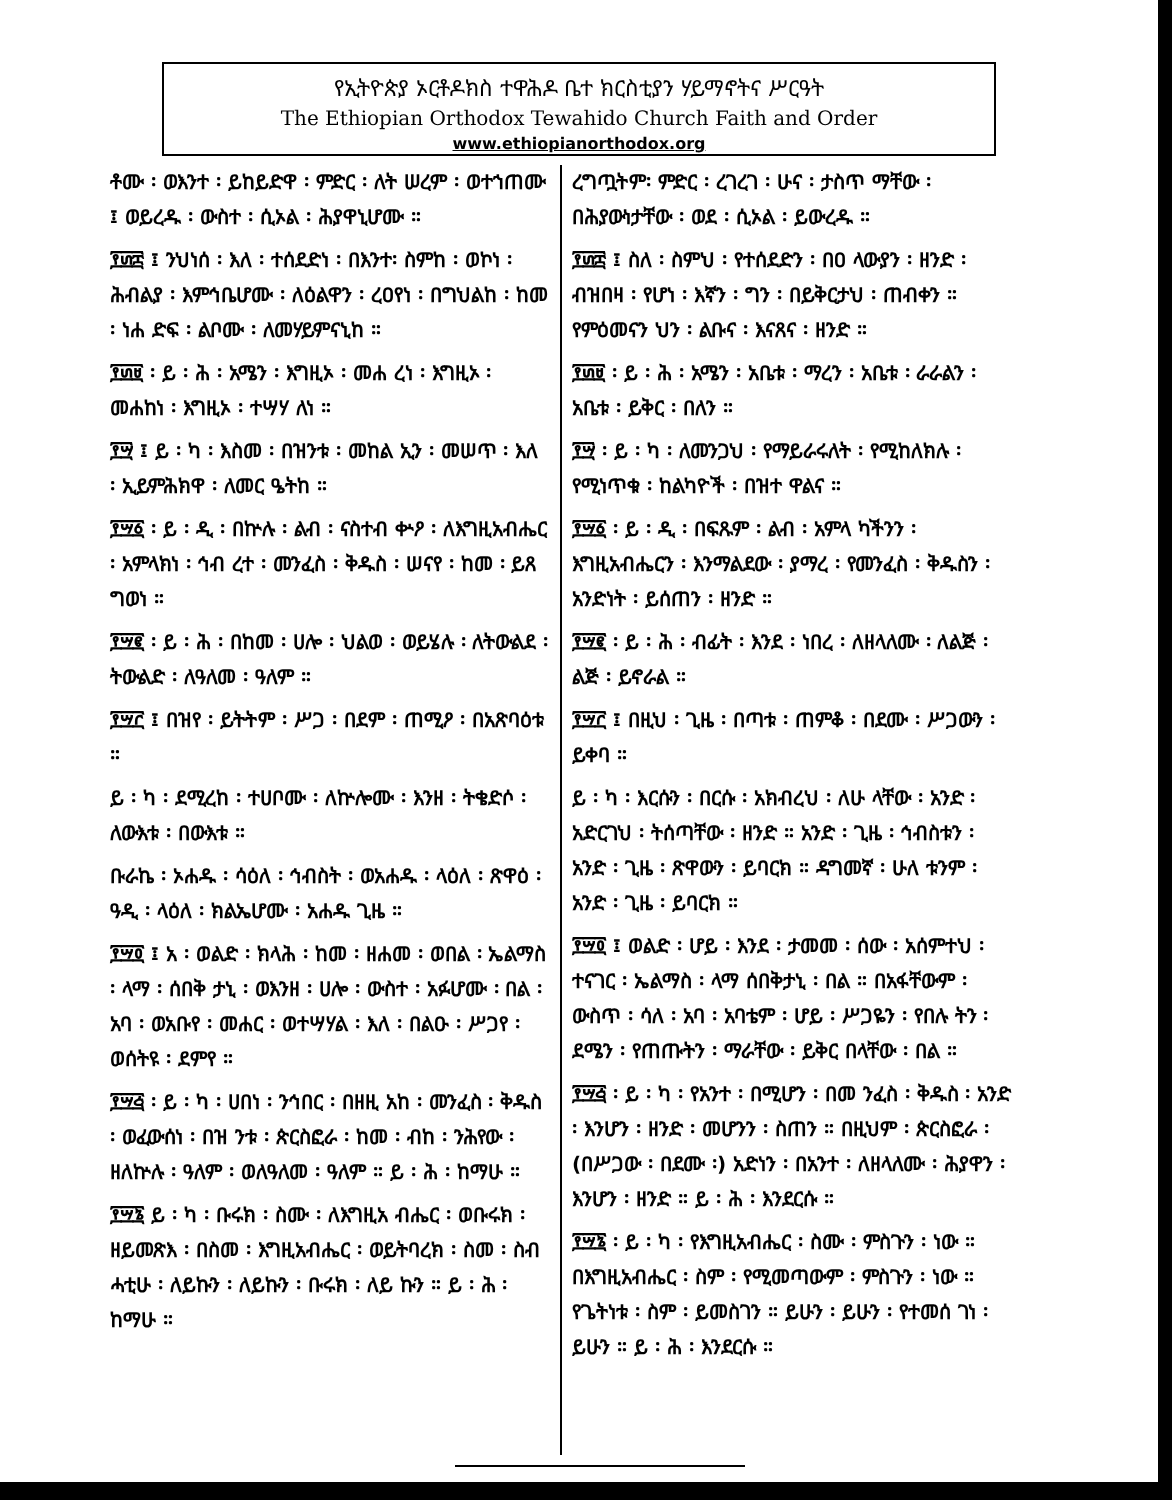የኢትዮጵያ ኦርቶዶክስ ተዋሕዶ ቤተ ክርስቲያን ሃይማኖትና ሥርዓት
The Ethiopian Orthodox Tewahido Church Faith and Order
www.ethiopianorthodox.org
ቶሙ ፡ ወእንተ ፡ ይከይድዋ ፡ ምድር ፡ ለት ሠረም ፡ ወተኀጠሙ ፤ ወይረዱ ፡ ውስተ ፡ ሲኦል ፡ ሕያዋኒሆሙ ።
፻፴፰ ፤ ንህነሰ ፡ እለ ፡ ተሰደድነ ፡ በእንተ፡ ስምከ ፡ ወኮነ ፡ ሕብልያ ፡ እምኅቤሆሙ ፡ ለዕልዋን ፡ ረዐየነ ፡ በግህልከ ፡ ከመ ፡ ነሐ ድፍ ፡ ልቦሙ ፡ ለመሃይምናኒከ ።
፻፴፱ ፡ ይ ፡ ሕ ፡ አሜን ፡ እግዚኦ ፡ መሐ ረነ ፡ እግዚኦ ፡ መሐከነ ፡ እግዚኦ ፡ ተሣሃ ለነ ።
፻፵ ፤ ይ ፡ ካ ፡ እስመ ፡ በዝንቱ ፡ መከል ኢን ፡ መሠጥ ፡ እለ ፡ ኢይምሕክዋ ፡ ለመር ዔትከ ።
፻፵፩ ፡ ይ ፡ ዲ ፡ በኵሉ ፡ ልብ ፡ ናስተብ ቍዖ ፡ ለእግዚአብሔር ፡ አምላክነ ፡ ኅብ ረተ ፡ መንፈስ ፡ ቅዱስ ፡ ሠናየ ፡ ከመ ፡ ይጸ ግወነ ።
፻፵፪ ፡ ይ ፡ ሕ ፡ በከመ ፡ ሀሎ ፡ ህልወ ፡ ወይሄሉ ፡ ለትውልደ ፡ ትውልድ ፡ ለዓለመ ፡ ዓለም ።
፻፵፫ ፤ በዝየ ፡ ይትትም ፡ ሥጋ ፡ በደም ፡ ጠሚዖ ፡ በአጽባዕቱ ።
ይ ፡ ካ ፡ ደሚረከ ፡ ተሀቦሙ ፡ ለኵሎሙ ፡ እንዘ ፡ ትቄድሶ ፡ ለውእቱ ፡ በውእቱ ።
ቡራኬ ፡ ኦሐዱ ፡ ሳዕለ ፡ ኅብስት ፡ ወአሐዱ ፡ ላዕለ ፡ ጽዋዕ ፡ ዓዲ ፡ ላዕለ ፡ ክልኤሆሙ ፡ አሐዱ ጊዜ ።
፻፵፬ ፤ አ ፡ ወልድ ፡ ክላሕ ፡ ከመ ፡ ዘሐመ ፡ ወበል ፡ ኤልማስ ፡ ላማ ፡ ሰበቅ ታኒ ፡ ወእንዘ ፡ ሀሎ ፡ ውስተ ፡ አፉሆሙ ፡ በል ፡ አባ ፡ ወአቡየ ፡ መሐር ፡ ወተሣሃል ፡ እለ ፡ በልዑ ፡ ሥጋየ ፡ ወሰትዩ ፡ ደምየ ።
፻፵፭ ፡ ይ ፡ ካ ፡ ሀበነ ፡ ንኅበር ፡ በዘዚ አከ ፡ መንፈስ ፡ ቅዱስ ፡ ወፈውሰነ ፡ በዝ ንቱ ፡ ጵርስፎራ ፡ ከመ ፡ ብከ ፡ ንሕየው ፡ ዘለኵሉ ፡ ዓለም ፡ ወለዓለመ ፡ ዓለም ። ይ ፡ ሕ ፡ ከማሁ ።
፻፵፮ ይ ፡ ካ ፡ ቡሩክ ፡ ስሙ ፡ ለእግዚአ ብሔር ፡ ወቡሩክ ፡ ዘይመጽእ ፡ በስመ ፡ እግዚአብሔር ፡ ወይትባረክ ፡ ስመ ፡ ስብ ሓቲሁ ፡ ለይኩን ፡ ለይኩን ፡ ቡሩክ ፡ ለይ ኩን ። ይ ፡ ሕ ፡ ከማሁ ።
ረግጧትም፡ ምድር ፡ ረገረገ ፡ ሁና ፡ ታስጥ ማቸው ፡ በሕያውነታቸው ፡ ወደ ፡ ሲኦል ፡ ይውረዱ ።
፻፴፰ ፤ ስለ ፡ ስምህ ፡ የተሰደድን ፡ በዐ ላውያን ፡ ዘንድ ፡ ብዝበዛ ፡ የሆነ ፡ እኛን ፡ ግን ፡ በይቅርታህ ፡ ጠብቀን ። የምዕመናን ህን ፡ ልቡና ፡ እናጸና ፡ ዘንድ ።
፻፴፱ ፡ ይ ፡ ሕ ፡ አሜን ፡ አቤቱ ፡ ማረን ፡ አቤቱ ፡ ራራልን ፡ አቤቱ ፡ ይቅር ፡ በለን ።
፻፵ ፡ ይ ፡ ካ ፡ ለመንጋህ ፡ የማይራሩለት ፡ የሚከለክሉ ፡ የሚነጥቁ ፡ ከልካዮች ፡ በዝተ ዋልና ።
፻፵፩ ፡ ይ ፡ ዲ ፡ በፍጹም ፡ ልብ ፡ አምላ ካችንን ፡ እግዚአብሔርን ፡ እንማልደው ፡ ያማረ ፡ የመንፈስ ፡ ቅዱስን ፡ አንድነት ፡ ይሰጠን ፡ ዘንድ ።
፻፵፪ ፡ ይ ፡ ሕ ፡ ብፊት ፡ እንደ ፡ ነበረ ፡ ለዘላለሙ ፡ ለልጅ ፡ ልጅ ፡ ይኖራል ።
፻፵፫ ፤ በዚህ ፡ ጊዜ ፡ በጣቱ ፡ ጠምቆ ፡ በደሙ ፡ ሥጋውን ፡ ይቀባ ።
ይ ፡ ካ ፡ እርሱን ፡ በርሱ ፡ አክብረህ ፡ ለሁ ላቸው ፡ አንድ ፡ አድርገህ ፡ ትሰጣቸው ፡ ዘንድ ። አንድ ፡ ጊዜ ፡ ኅብስቱን ፡ አንድ ፡ ጊዜ ፡ ጽዋውን ፡ ይባርክ ። ዳግመኛ ፡ ሁለ ቱንም ፡ አንድ ፡ ጊዜ ፡ ይባርክ ።
፻፵፬ ፤ ወልድ ፡ ሆይ ፡ እንደ ፡ ታመመ ፡ ሰው ፡ አሰምተህ ፡ ተናገር ፡ ኤልማስ ፡ ላማ ሰበቅታኒ ፡ በል ። በአፋቸውም ፡ ውስጥ ፡ ሳለ ፡ አባ ፡ አባቴም ፡ ሆይ ፡ ሥጋዬን ፡ የበሉ ትን ፡ ደሜን ፡ የጠጡትን ፡ ማራቸው ፡ ይቅር በላቸው ፡ በል ።
፻፵፭ ፡ ይ ፡ ካ ፡ የአንተ ፡ በሚሆን ፡ በመ ንፈስ ፡ ቅዱስ ፡ አንድ ፡ እንሆን ፡ ዘንድ ፡ መሆንን ፡ ስጠን ። በዚህም ፡ ጵርስፎራ ፡ (በሥጋው ፡ በደሙ ፡) አድነን ፡ በአንተ ፡ ለዘላለሙ ፡ ሕያዋን ፡ እንሆን ፡ ዘንድ ። ይ ፡ ሕ ፡ እንደርሱ ።
፻፵፮ ፡ ይ ፡ ካ ፡ የእግዚአብሔር ፡ ስሙ ፡ ምስጉን ፡ ነው ። በእግዚአብሔር ፡ ስም ፡ የሚመጣውም ፡ ምስጉን ፡ ነው ። የጌትነቱ ፡ ስም ፡ ይመስገን ። ይሁን ፡ ይሁን ፡ የተመሰ ገነ ፡ ይሁን ። ይ ፡ ሕ ፡ እንደርሱ ።